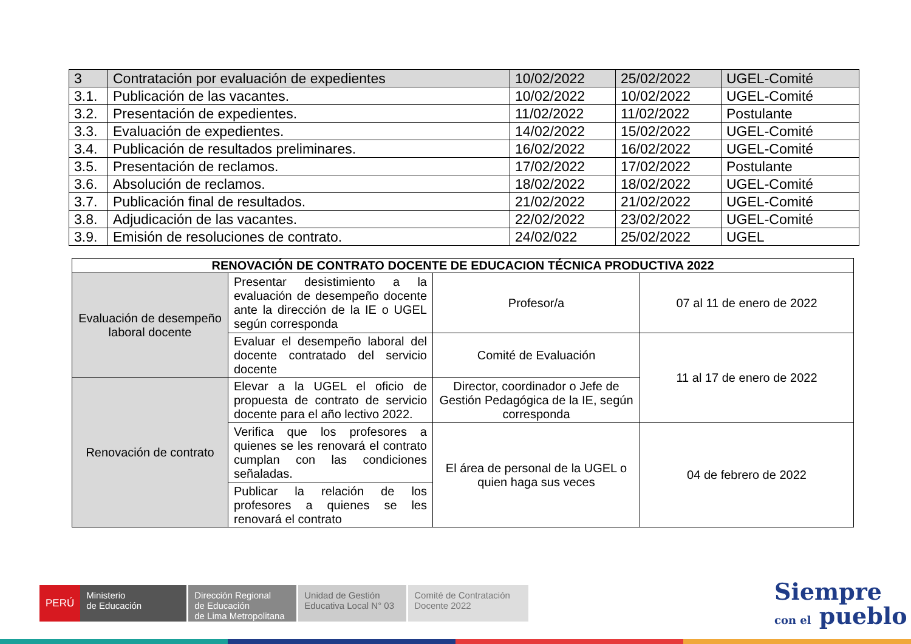| 3 | Contratación por evaluación de expedientes | 10/02/2022 | 25/02/2022 | UGEL-Comité |
| 3.1. | Publicación de las vacantes. | 10/02/2022 | 10/02/2022 | UGEL-Comité |
| 3.2. | Presentación de expedientes. | 11/02/2022 | 11/02/2022 | Postulante |
| 3.3. | Evaluación de expedientes. | 14/02/2022 | 15/02/2022 | UGEL-Comité |
| 3.4. | Publicación de resultados preliminares. | 16/02/2022 | 16/02/2022 | UGEL-Comité |
| 3.5. | Presentación de reclamos. | 17/02/2022 | 17/02/2022 | Postulante |
| 3.6. | Absolución de reclamos. | 18/02/2022 | 18/02/2022 | UGEL-Comité |
| 3.7. | Publicación final de resultados. | 21/02/2022 | 21/02/2022 | UGEL-Comité |
| 3.8. | Adjudicación de las vacantes. | 22/02/2022 | 23/02/2022 | UGEL-Comité |
| 3.9. | Emisión de resoluciones de contrato. | 24/02/022 | 25/02/2022 | UGEL |
| RENOVACIÓN DE CONTRATO DOCENTE DE EDUCACION TÉCNICA PRODUCTIVA 2022 | | | |
| Evaluación de desempeño laboral docente | Presentar desistimiento a la evaluación de desempeño docente ante la dirección de la IE o UGEL según corresponda | Profesor/a | 07 al 11 de enero de 2022 |
| | Evaluar el desempeño laboral del docente contratado del servicio docente | Comité de Evaluación | 11 al 17 de enero de 2022 |
| Renovación de contrato | Elevar a la UGEL el oficio de propuesta de contrato de servicio docente para el año lectivo 2022. | Director, coordinador o Jefe de Gestión Pedagógica de la IE, según corresponda | |
| | Verifica que los profesores a quienes se les renovará el contrato cumplan con las condiciones señaladas. | El área de personal de la UGEL o quien haga sus veces | 04 de febrero de 2022 |
| | Publicar la relación de los profesores a quienes se les renovará el contrato | | |
PERÚ
Ministerio
de Educación
Dirección Regional
de Educación
de Lima Metropolitana
Unidad de Gestión
Educativa Local N° 03
Comité de Contratación
Docente 2022
Siempre
con el pueblo